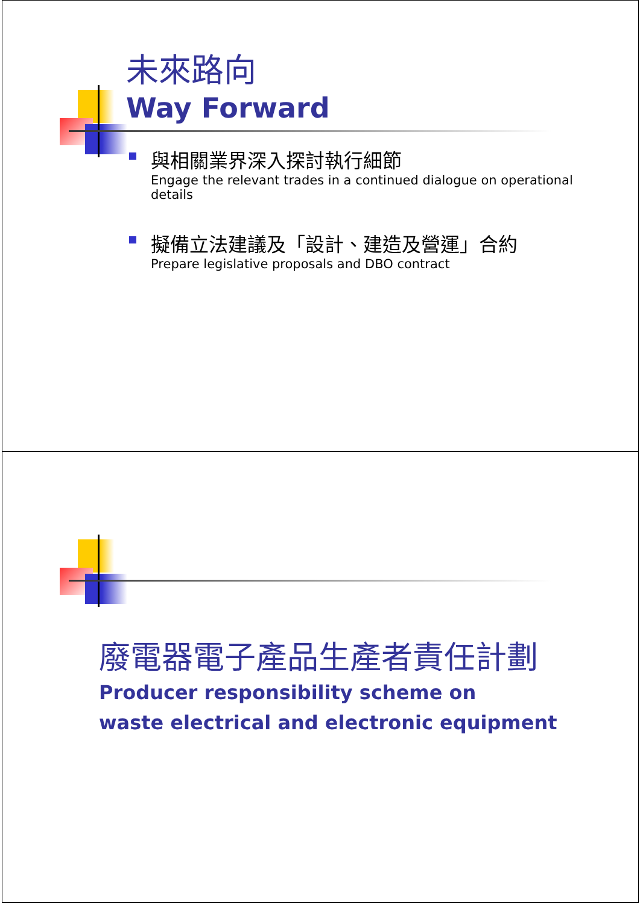未來路向
Way Forward
與相關業界深入探討執行細節
Engage the relevant trades in a continued dialogue on operational details
擬備立法建議及「設計、建造及營運」合約
Prepare legislative proposals and DBO contract
廢電器電子產品生產者責任計劃
Producer responsibility scheme on
waste electrical and electronic equipment